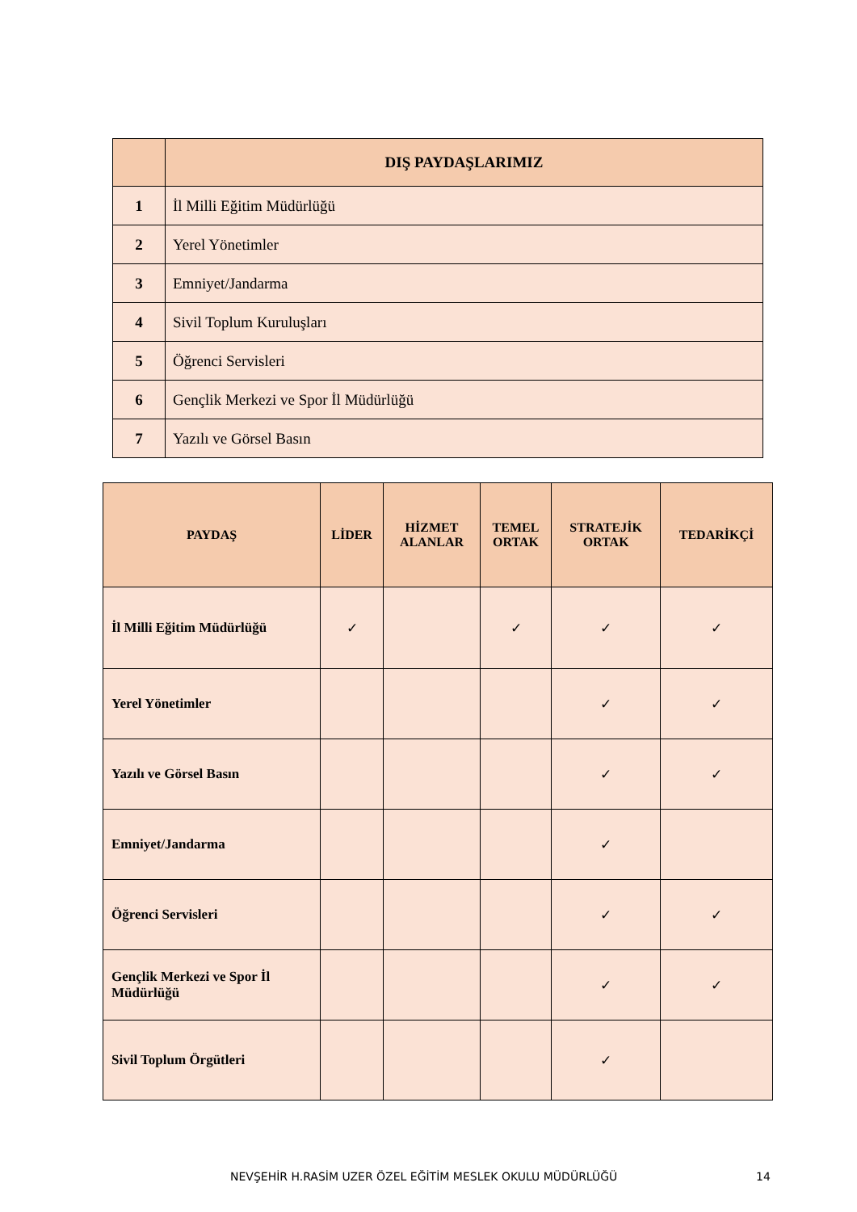| | DIŞ PAYDAŞLARIMIZ |
| --- | --- |
| 1 | İl Milli Eğitim Müdürlüğü |
| 2 | Yerel Yönetimler |
| 3 | Emniyet/Jandarma |
| 4 | Sivil Toplum Kuruluşları |
| 5 | Öğrenci Servisleri |
| 6 | Gençlik Merkezi ve Spor İl Müdürlüğü |
| 7 | Yazılı ve Görsel Basın |
| PAYDAŞ | LİDER | HİZMET ALANLAR | TEMEL ORTAK | STRATEJİK ORTAK | TEDARİKÇİ |
| --- | --- | --- | --- | --- | --- |
| İl Milli Eğitim Müdürlüğü | ✓ | | ✓ | ✓ | ✓ |
| Yerel Yönetimler | | | | ✓ | ✓ |
| Yazılı ve Görsel Basın | | | | ✓ | ✓ |
| Emniyet/Jandarma | | | | ✓ | |
| Öğrenci Servisleri | | | | ✓ | ✓ |
| Gençlik Merkezi ve Spor İl Müdürlüğü | | | | ✓ | ✓ |
| Sivil Toplum Örgütleri | | | | ✓ | |
NEVŞEHİR H.RASİM UZER ÖZEL EĞİTİM MESLEK OKULU MÜDÜRLÜĞÜ
14